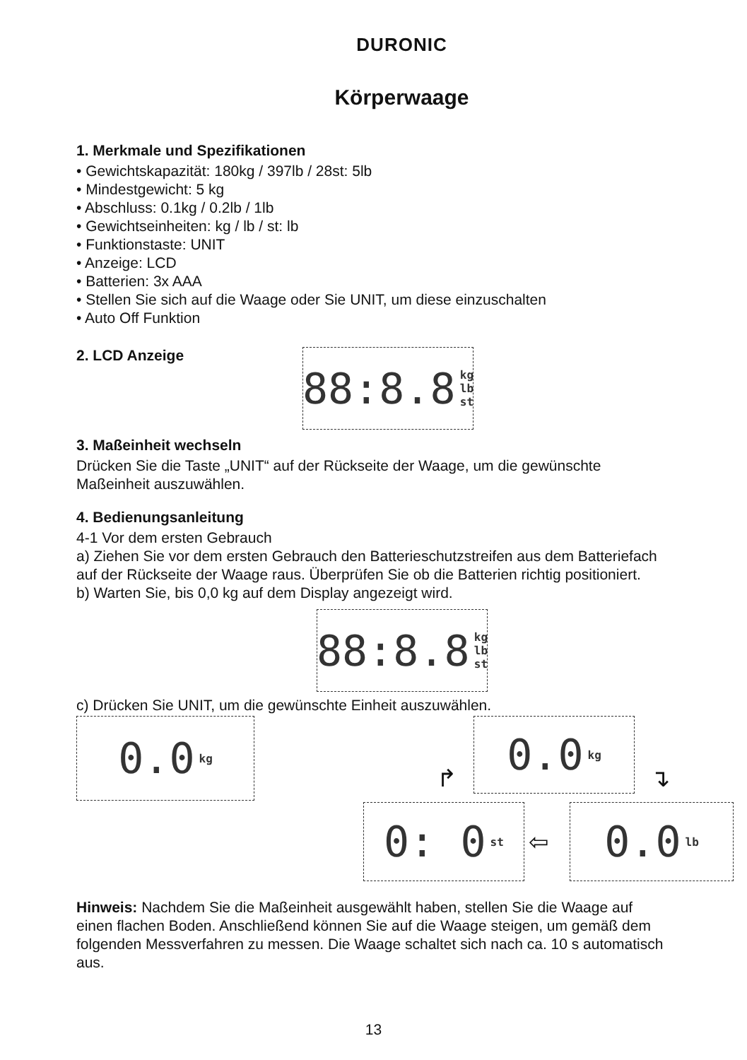DURONIC
Körperwaage
1. Merkmale und Spezifikationen
• Gewichtskapazität: 180kg / 397lb / 28st: 5lb
• Mindestgewicht: 5 kg
• Abschluss: 0.1kg / 0.2lb / 1lb
• Gewichtseinheiten: kg / lb / st: lb
• Funktionstaste: UNIT
• Anzeige: LCD
• Batterien: 3x AAA
• Stellen Sie sich auf die Waage oder Sie UNIT, um diese einzuschalten
• Auto Off Funktion
2. LCD Anzeige
88:8.8 kg lb st
3. Maßeinheit wechseln
Drücken Sie die Taste „UNIT“ auf der Rückseite der Waage, um die gewünschte Maßeinheit auszuwählen.
4. Bedienungsanleitung
4-1 Vor dem ersten Gebrauch
a) Ziehen Sie vor dem ersten Gebrauch den Batterieschutzstreifen aus dem Batteriefach auf der Rückseite der Waage raus. Überprüfen Sie ob die Batterien richtig positioniert.
b) Warten Sie, bis 0,0 kg auf dem Display angezeigt wird.
88:8.8 kg lb st
c) Drücken Sie UNIT, um die gewünschte Einheit auszuwählen.
0.0 kg 0.0 kg
0: 0 st
0.0 lb
↱ ↴
⇦
Hinweis: Nachdem Sie die Maßeinheit ausgewählt haben, stellen Sie die Waage auf einen flachen Boden. Anschließend können Sie auf die Waage steigen, um gemäß dem folgenden Messverfahren zu messen. Die Waage schaltet sich nach ca. 10 s automatisch aus.
13